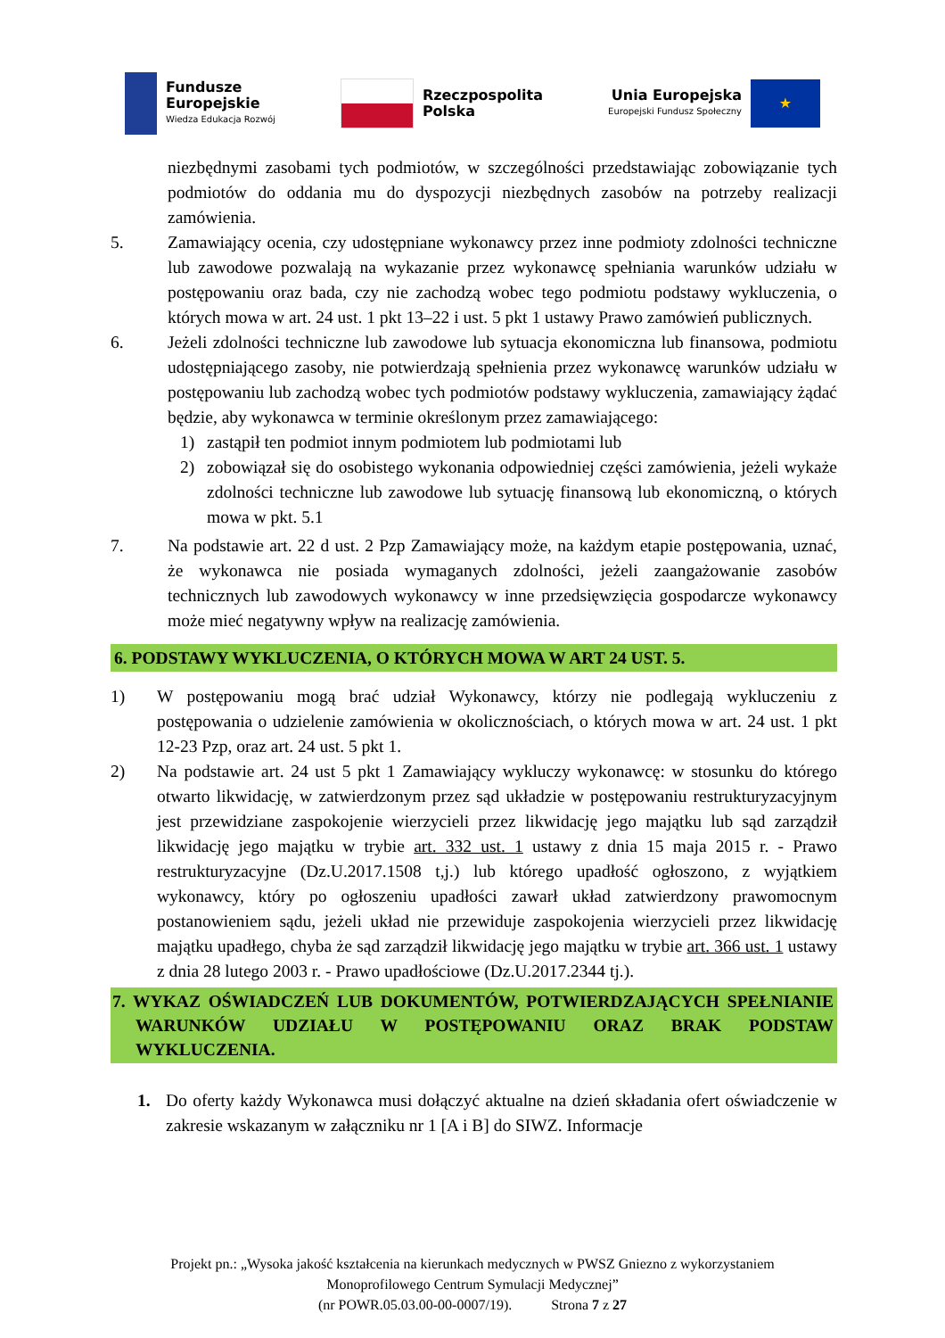Fundusze
Europejskie
Wiedza Edukacja Rozwój
Rzeczpospolita
Polska
Unia Europejska
Europejski Fundusz Społeczny
★
niezbędnymi zasobami tych podmiotów, w szczególności przedstawiając zobowiązanie tych podmiotów do oddania mu do dyspozycji niezbędnych zasobów na potrzeby realizacji zamówienia.
5. Zamawiający ocenia, czy udostępniane wykonawcy przez inne podmioty zdolności techniczne lub zawodowe pozwalają na wykazanie przez wykonawcę spełniania warunków udziału w postępowaniu oraz bada, czy nie zachodzą wobec tego podmiotu podstawy wykluczenia, o których mowa w art. 24 ust. 1 pkt 13–22 i ust. 5 pkt 1 ustawy Prawo zamówień publicznych.
6. Jeżeli zdolności techniczne lub zawodowe lub sytuacja ekonomiczna lub finansowa, podmiotu udostępniającego zasoby, nie potwierdzają spełnienia przez wykonawcę warunków udziału w postępowaniu lub zachodzą wobec tych podmiotów podstawy wykluczenia, zamawiający żądać będzie, aby wykonawca w terminie określonym przez zamawiającego:
1) zastąpił ten podmiot innym podmiotem lub podmiotami lub
2) zobowiązał się do osobistego wykonania odpowiedniej części zamówienia, jeżeli wykaże zdolności techniczne lub zawodowe lub sytuację finansową lub ekonomiczną, o których mowa w pkt. 5.1
7. Na podstawie art. 22 d ust. 2 Pzp Zamawiający może, na każdym etapie postępowania, uznać, że wykonawca nie posiada wymaganych zdolności, jeżeli zaangażowanie zasobów technicznych lub zawodowych wykonawcy w inne przedsięwzięcia gospodarcze wykonawcy może mieć negatywny wpływ na realizację zamówienia.
6. PODSTAWY WYKLUCZENIA, O KTÓRYCH MOWA W ART 24 UST. 5.
1) W postępowaniu mogą brać udział Wykonawcy, którzy nie podlegają wykluczeniu z postępowania o udzielenie zamówienia w okolicznościach, o których mowa w art. 24 ust. 1 pkt 12-23 Pzp, oraz art. 24 ust. 5 pkt 1.
2) Na podstawie art. 24 ust 5 pkt 1 Zamawiający wykluczy wykonawcę: w stosunku do którego otwarto likwidację, w zatwierdzonym przez sąd układzie w postępowaniu restrukturyzacyjnym jest przewidziane zaspokojenie wierzycieli przez likwidację jego majątku lub sąd zarządził likwidację jego majątku w trybie art. 332 ust. 1 ustawy z dnia 15 maja 2015 r. - Prawo restrukturyzacyjne (Dz.U.2017.1508 t,j.) lub którego upadłość ogłoszono, z wyjątkiem wykonawcy, który po ogłoszeniu upadłości zawarł układ zatwierdzony prawomocnym postanowieniem sądu, jeżeli układ nie przewiduje zaspokojenia wierzycieli przez likwidację majątku upadłego, chyba że sąd zarządził likwidację jego majątku w trybie art. 366 ust. 1 ustawy z dnia 28 lutego 2003 r. - Prawo upadłościowe (Dz.U.2017.2344 tj.).
7. WYKAZ OŚWIADCZEŃ LUB DOKUMENTÓW, POTWIERDZAJĄCYCH SPEŁNIANIE WARUNKÓW UDZIAŁU W POSTĘPOWANIU ORAZ BRAK PODSTAW WYKLUCZENIA.
1. Do oferty każdy Wykonawca musi dołączyć aktualne na dzień składania ofert oświadczenie w zakresie wskazanym w załączniku nr 1 [A i B] do SIWZ. Informacje
Projekt pn.: „Wysoka jakość kształcenia na kierunkach medycznych w PWSZ Gniezno z wykorzystaniem Monoprofilowego Centrum Symulacji Medycznej”
(nr POWR.05.03.00-00-0007/19). Strona 7 z 27